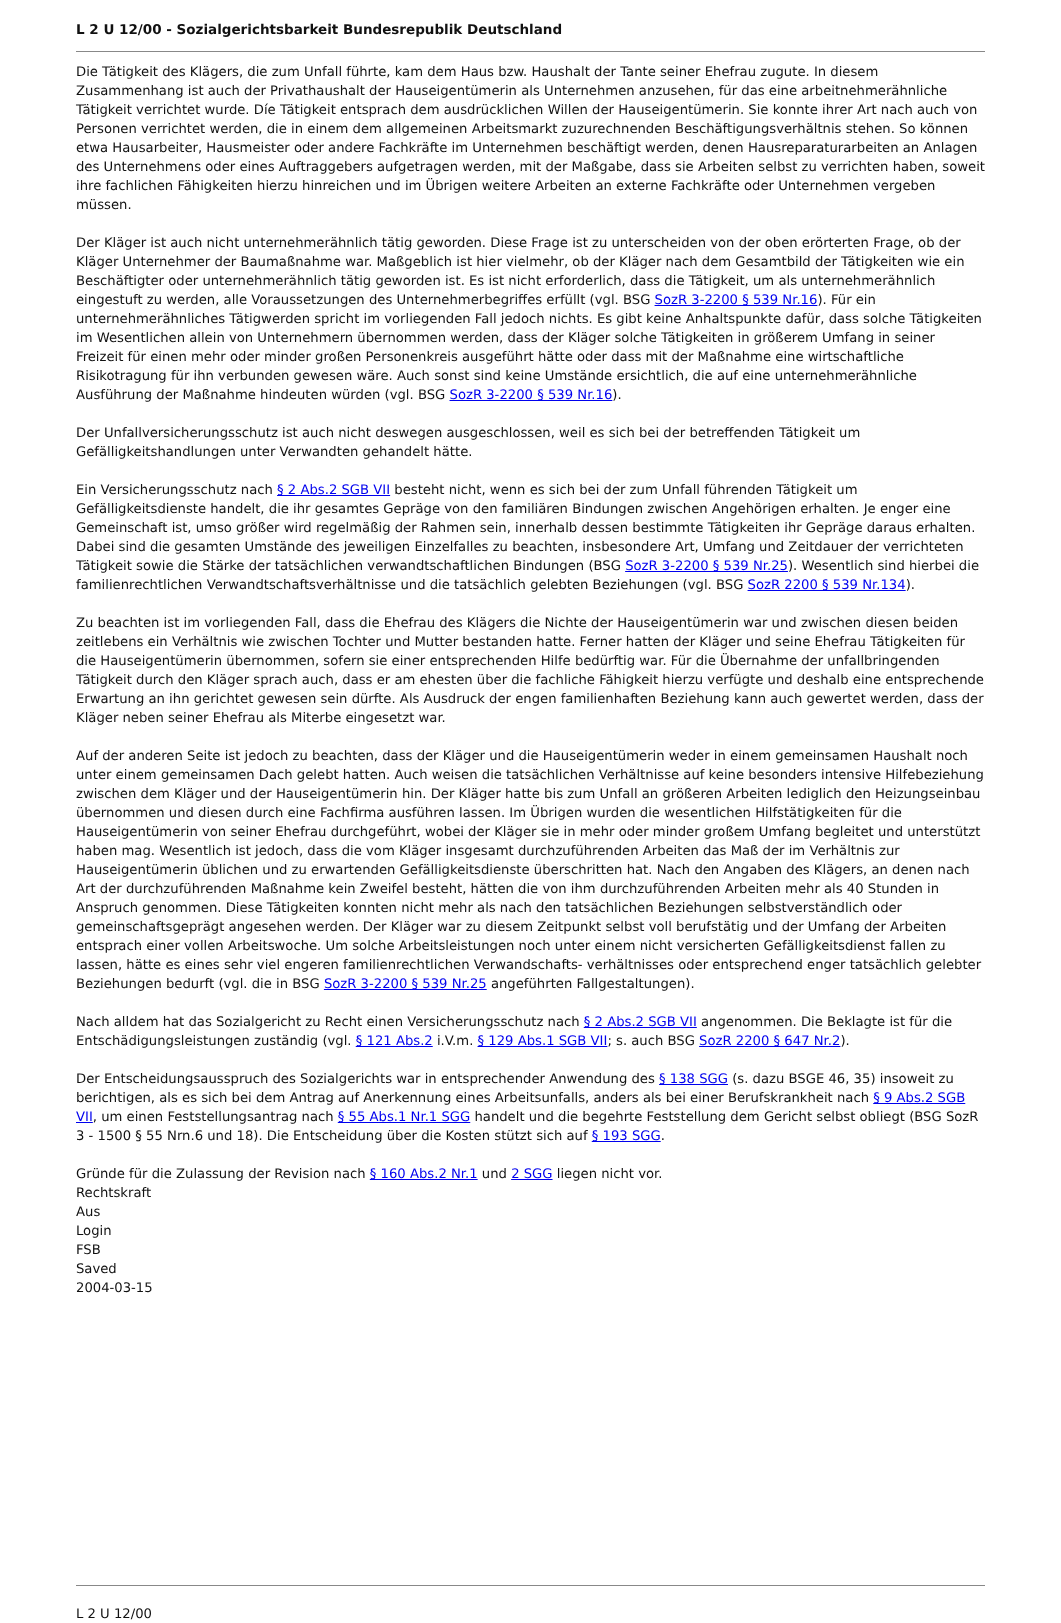L 2 U 12/00 - Sozialgerichtsbarkeit Bundesrepublik Deutschland
Die Tätigkeit des Klägers, die zum Unfall führte, kam dem Haus bzw. Haushalt der Tante seiner Ehefrau zugute. In diesem Zusammenhang ist auch der Privathaushalt der Hauseigentümerin als Unternehmen anzusehen, für das eine arbeitnehmerähnliche Tätigkeit verrichtet wurde. Díe Tätigkeit entsprach dem ausdrücklichen Willen der Hauseigentümerin. Sie konnte ihrer Art nach auch von Personen verrichtet werden, die in einem dem allgemeinen Arbeitsmarkt zuzurechnenden Beschäftigungsverhältnis stehen. So können etwa Hausarbeiter, Hausmeister oder andere Fachkräfte im Unternehmen beschäftigt werden, denen Hausreparaturarbeiten an Anlagen des Unternehmens oder eines Auftraggebers aufgetragen werden, mit der Maßgabe, dass sie Arbeiten selbst zu verrichten haben, soweit ihre fachlichen Fähigkeiten hierzu hinreichen und im Übrigen weitere Arbeiten an externe Fachkräfte oder Unternehmen vergeben müssen.
Der Kläger ist auch nicht unternehmerähnlich tätig geworden. Diese Frage ist zu unterscheiden von der oben erörterten Frage, ob der Kläger Unternehmer der Baumaßnahme war. Maßgeblich ist hier vielmehr, ob der Kläger nach dem Gesamtbild der Tätigkeiten wie ein Beschäftigter oder unternehmerähnlich tätig geworden ist. Es ist nicht erforderlich, dass die Tätigkeit, um als unternehmerähnlich eingestuft zu werden, alle Voraussetzungen des Unternehmerbegriffes erfüllt (vgl. BSG SozR 3-2200 § 539 Nr.16). Für ein unternehmerähnliches Tätigwerden spricht im vorliegenden Fall jedoch nichts. Es gibt keine Anhaltspunkte dafür, dass solche Tätigkeiten im Wesentlichen allein von Unternehmern übernommen werden, dass der Kläger solche Tätigkeiten in größerem Umfang in seiner Freizeit für einen mehr oder minder großen Personenkreis ausgeführt hätte oder dass mit der Maßnahme eine wirtschaftliche Risikotragung für ihn verbunden gewesen wäre. Auch sonst sind keine Umstände ersichtlich, die auf eine unternehmerähnliche Ausführung der Maßnahme hindeuten würden (vgl. BSG SozR 3-2200 § 539 Nr.16).
Der Unfallversicherungsschutz ist auch nicht deswegen ausgeschlossen, weil es sich bei der betreffenden Tätigkeit um Gefälligkeitshandlungen unter Verwandten gehandelt hätte.
Ein Versicherungsschutz nach § 2 Abs.2 SGB VII besteht nicht, wenn es sich bei der zum Unfall führenden Tätigkeit um Gefälligkeitsdienste handelt, die ihr gesamtes Gepräge von den familiären Bindungen zwischen Angehörigen erhalten. Je enger eine Gemeinschaft ist, umso größer wird regelmäßig der Rahmen sein, innerhalb dessen bestimmte Tätigkeiten ihr Gepräge daraus erhalten. Dabei sind die gesamten Umstände des jeweiligen Einzelfalles zu beachten, insbesondere Art, Umfang und Zeitdauer der verrichteten Tätigkeit sowie die Stärke der tatsächlichen verwandtschaftlichen Bindungen (BSG SozR 3-2200 § 539 Nr.25). Wesentlich sind hierbei die familienrechtlichen Verwandtschaftsverhältnisse und die tatsächlich gelebten Beziehungen (vgl. BSG SozR 2200 § 539 Nr.134).
Zu beachten ist im vorliegenden Fall, dass die Ehefrau des Klägers die Nichte der Hauseigentümerin war und zwischen diesen beiden zeitlebens ein Verhältnis wie zwischen Tochter und Mutter bestanden hatte. Ferner hatten der Kläger und seine Ehefrau Tätigkeiten für die Hauseigentümerin übernommen, sofern sie einer entsprechenden Hilfe bedürftig war. Für die Übernahme der unfallbringenden Tätigkeit durch den Kläger sprach auch, dass er am ehesten über die fachliche Fähigkeit hierzu verfügte und deshalb eine entsprechende Erwartung an ihn gerichtet gewesen sein dürfte. Als Ausdruck der engen familienhaften Beziehung kann auch gewertet werden, dass der Kläger neben seiner Ehefrau als Miterbe eingesetzt war.
Auf der anderen Seite ist jedoch zu beachten, dass der Kläger und die Hauseigentümerin weder in einem gemeinsamen Haushalt noch unter einem gemeinsamen Dach gelebt hatten. Auch weisen die tatsächlichen Verhältnisse auf keine besonders intensive Hilfebeziehung zwischen dem Kläger und der Hauseigentümerin hin. Der Kläger hatte bis zum Unfall an größeren Arbeiten lediglich den Heizungseinbau übernommen und diesen durch eine Fachfirma ausführen lassen. Im Übrigen wurden die wesentlichen Hilfstätigkeiten für die Hauseigentümerin von seiner Ehefrau durchgeführt, wobei der Kläger sie in mehr oder minder großem Umfang begleitet und unterstützt haben mag. Wesentlich ist jedoch, dass die vom Kläger insgesamt durchzuführenden Arbeiten das Maß der im Verhältnis zur Hauseigentümerin üblichen und zu erwartenden Gefälligkeitsdienste überschritten hat. Nach den Angaben des Klägers, an denen nach Art der durchzuführenden Maßnahme kein Zweifel besteht, hätten die von ihm durchzuführenden Arbeiten mehr als 40 Stunden in Anspruch genommen. Diese Tätigkeiten konnten nicht mehr als nach den tatsächlichen Beziehungen selbstverständlich oder gemeinschaftsgeprägt angesehen werden. Der Kläger war zu diesem Zeitpunkt selbst voll berufstätig und der Umfang der Arbeiten entsprach einer vollen Arbeitswoche. Um solche Arbeitsleistungen noch unter einem nicht versicherten Gefälligkeitsdienst fallen zu lassen, hätte es eines sehr viel engeren familienrechtlichen Verwandschafts- verhältnisses oder entsprechend enger tatsächlich gelebter Beziehungen bedurft (vgl. die in BSG SozR 3-2200 § 539 Nr.25 angeführten Fallgestaltungen).
Nach alldem hat das Sozialgericht zu Recht einen Versicherungsschutz nach § 2 Abs.2 SGB VII angenommen. Die Beklagte ist für die Entschädigungsleistungen zuständig (vgl. § 121 Abs.2 i.V.m. § 129 Abs.1 SGB VII; s. auch BSG SozR 2200 § 647 Nr.2).
Der Entscheidungsausspruch des Sozialgerichts war in entsprechender Anwendung des § 138 SGG (s. dazu BSGE 46, 35) insoweit zu berichtigen, als es sich bei dem Antrag auf Anerkennung eines Arbeitsunfalls, anders als bei einer Berufskrankheit nach § 9 Abs.2 SGB VII, um einen Feststellungsantrag nach § 55 Abs.1 Nr.1 SGG handelt und die begehrte Feststellung dem Gericht selbst obliegt (BSG SozR 3 - 1500 § 55 Nrn.6 und 18). Die Entscheidung über die Kosten stützt sich auf § 193 SGG.
Gründe für die Zulassung der Revision nach § 160 Abs.2 Nr.1 und 2 SGG liegen nicht vor.
Rechtskraft
Aus
Login
FSB
Saved
2004-03-15
L 2 U 12/00